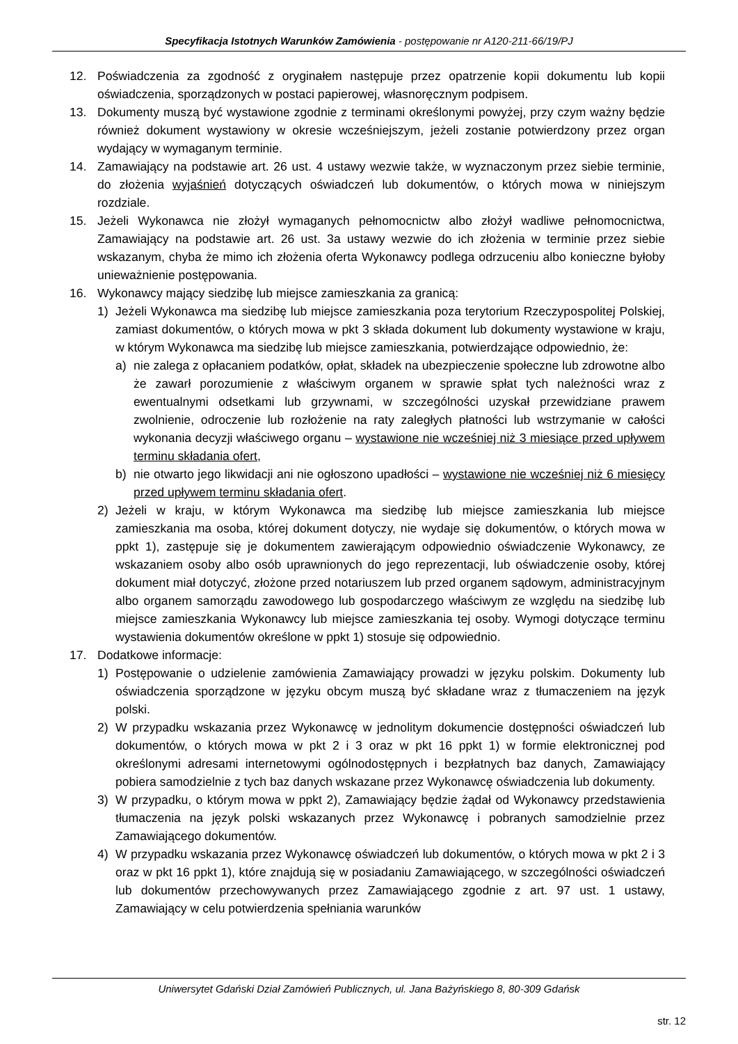Specyfikacja Istotnych Warunków Zamówienia - postępowanie nr A120-211-66/19/PJ
12. Poświadczenia za zgodność z oryginałem następuje przez opatrzenie kopii dokumentu lub kopii oświadczenia, sporządzonych w postaci papierowej, własnoręcznym podpisem.
13. Dokumenty muszą być wystawione zgodnie z terminami określonymi powyżej, przy czym ważny będzie również dokument wystawiony w okresie wcześniejszym, jeżeli zostanie potwierdzony przez organ wydający w wymaganym terminie.
14. Zamawiający na podstawie art. 26 ust. 4 ustawy wezwie także, w wyznaczonym przez siebie terminie, do złożenia wyjaśnień dotyczących oświadczeń lub dokumentów, o których mowa w niniejszym rozdziale.
15. Jeżeli Wykonawca nie złożył wymaganych pełnomocnictw albo złożył wadliwe pełnomocnictwa, Zamawiający na podstawie art. 26 ust. 3a ustawy wezwie do ich złożenia w terminie przez siebie wskazanym, chyba że mimo ich złożenia oferta Wykonawcy podlega odrzuceniu albo konieczne byłoby unieważnienie postępowania.
16. Wykonawcy mający siedzibę lub miejsce zamieszkania za granicą:
1) Jeżeli Wykonawca ma siedzibę lub miejsce zamieszkania poza terytorium Rzeczypospolitej Polskiej, zamiast dokumentów, o których mowa w pkt 3 składa dokument lub dokumenty wystawione w kraju, w którym Wykonawca ma siedzibę lub miejsce zamieszkania, potwierdzające odpowiednio, że:
a) nie zalega z opłacaniem podatków, opłat, składek na ubezpieczenie społeczne lub zdrowotne albo że zawarł porozumienie z właściwym organem w sprawie spłat tych należności wraz z ewentualnymi odsetkami lub grzywnami, w szczególności uzyskał przewidziane prawem zwolnienie, odroczenie lub rozłożenie na raty zaległych płatności lub wstrzymanie w całości wykonania decyzji właściwego organu – wystawione nie wcześniej niż 3 miesiące przed upływem terminu składania ofert,
b) nie otwarto jego likwidacji ani nie ogłoszono upadłości – wystawione nie wcześniej niż 6 miesięcy przed upływem terminu składania ofert.
2) Jeżeli w kraju, w którym Wykonawca ma siedzibę lub miejsce zamieszkania lub miejsce zamieszkania ma osoba, której dokument dotyczy, nie wydaje się dokumentów, o których mowa w ppkt 1), zastępuje się je dokumentem zawierającym odpowiednio oświadczenie Wykonawcy, ze wskazaniem osoby albo osób uprawnionych do jego reprezentacji, lub oświadczenie osoby, której dokument miał dotyczyć, złożone przed notariuszem lub przed organem sądowym, administracyjnym albo organem samorządu zawodowego lub gospodarczego właściwym ze względu na siedzibę lub miejsce zamieszkania Wykonawcy lub miejsce zamieszkania tej osoby. Wymogi dotyczące terminu wystawienia dokumentów określone w ppkt 1) stosuje się odpowiednio.
17. Dodatkowe informacje:
1) Postępowanie o udzielenie zamówienia Zamawiający prowadzi w języku polskim. Dokumenty lub oświadczenia sporządzone w języku obcym muszą być składane wraz z tłumaczeniem na język polski.
2) W przypadku wskazania przez Wykonawcę w jednolitym dokumencie dostępności oświadczeń lub dokumentów, o których mowa w pkt 2 i 3 oraz w pkt 16 ppkt 1) w formie elektronicznej pod określonymi adresami internetowymi ogólnodostępnych i bezpłatnych baz danych, Zamawiający pobiera samodzielnie z tych baz danych wskazane przez Wykonawcę oświadczenia lub dokumenty.
3) W przypadku, o którym mowa w ppkt 2), Zamawiający będzie żądał od Wykonawcy przedstawienia tłumaczenia na język polski wskazanych przez Wykonawcę i pobranych samodzielnie przez Zamawiającego dokumentów.
4) W przypadku wskazania przez Wykonawcę oświadczeń lub dokumentów, o których mowa w pkt 2 i 3 oraz w pkt 16 ppkt 1), które znajdują się w posiadaniu Zamawiającego, w szczególności oświadczeń lub dokumentów przechowywanych przez Zamawiającego zgodnie z art. 97 ust. 1 ustawy, Zamawiający w celu potwierdzenia spełniania warunków
Uniwersytet Gdański Dział Zamówień Publicznych, ul. Jana Bażyńskiego 8, 80-309 Gdańsk
str. 12